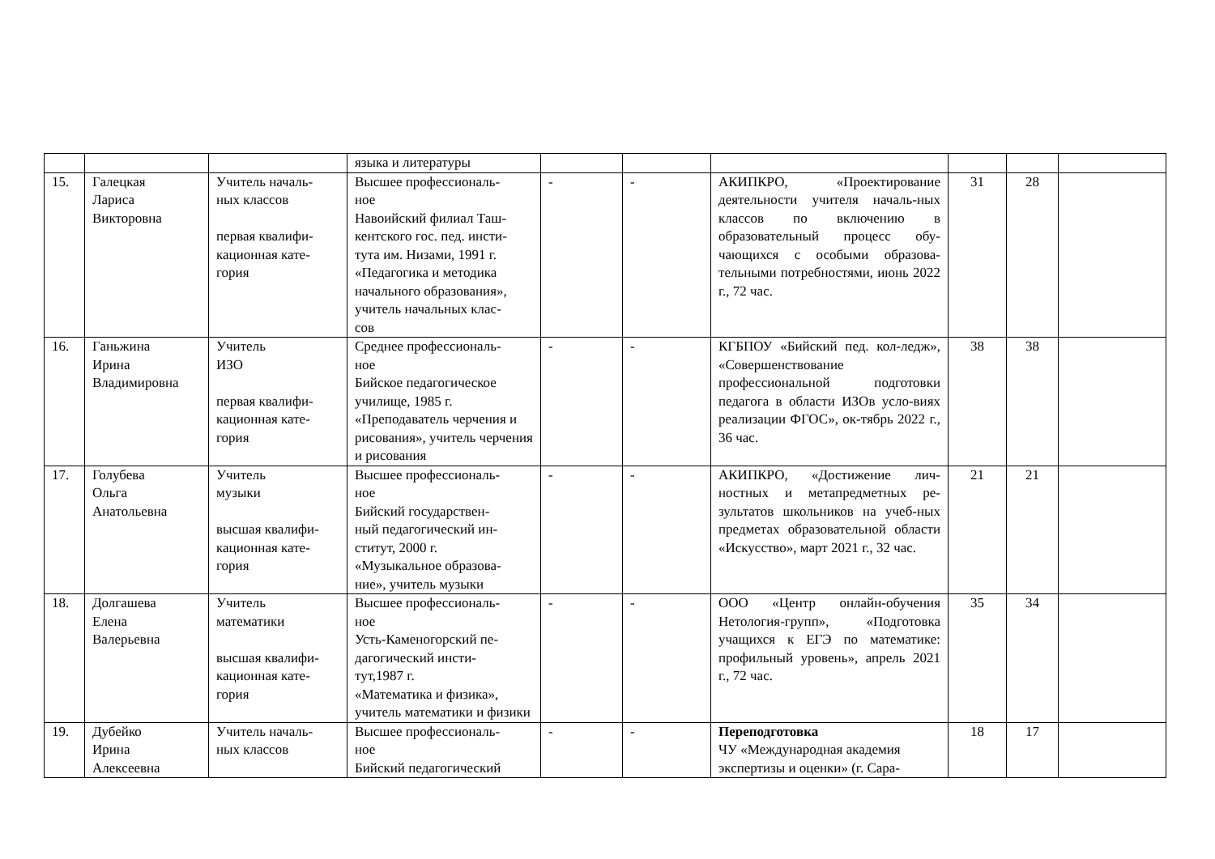| | | | языка и литературы | | | | | | |
| 15. | Галецкая Лариса Викторовна | Учитель началь- ных классов первая квалифи- кационная кате- гория | Высшее профессиональ- ное Навоийский филиал Таш- кентского гос. пед. инсти- тута им. Низами, 1991 г. «Педагогика и методика начального образования», учитель начальных клас- сов | - | - | АКИПКРО, «Проектирование деятельности учителя началь-ных классов по включению в образовательный процесс обу-чающихся с особыми образова-тельными потребностями, июнь 2022 г., 72 час. | 31 | 28 | |
| 16. | Ганьжина Ирина Владимировна | Учитель ИЗО первая квалифи- кационная кате- гория | Среднее профессиональ- ное Бийское педагогическое училище, 1985 г. «Преподаватель черчения и рисования», учитель черчения и рисования | - | - | КГБПОУ «Бийский пед. кол-ледж», «Совершенствование профессиональной подготовки педагога в области ИЗОв усло-виях реализации ФГОС», ок-тябрь 2022 г., 36 час. | 38 | 38 | |
| 17. | Голубева Ольга Анатольевна | Учитель музыки высшая квалифи- кационная кате- гория | Высшее профессиональ- ное Бийский государствен- ный педагогический ин- ститут, 2000 г. «Музыкальное образова- ние», учитель музыки | - | - | АКИПКРО, «Достижение лич-ностных и метапредметных ре-зультатов школьников на учеб-ных предметах образовательной области «Искусство», март 2021 г., 32 час. | 21 | 21 | |
| 18. | Долгашева Елена Валерьевна | Учитель математики высшая квалифи- кационная кате- гория | Высшее профессиональ- ное Усть-Каменогорский пе- дагогический инсти- тут,1987 г. «Математика и физика», учитель математики и физики | - | - | ООО «Центр онлайн-обучения Нетология-групп», «Подготовка учащихся к ЕГЭ по математике: профильный уровень», апрель 2021 г., 72 час. | 35 | 34 | |
| 19. | Дубейко Ирина Алексеевна | Учитель началь- ных классов | Высшее профессиональ- ное Бийский педагогический | - | - | Переподготовка ЧУ «Международная академия экспертизы и оценки» (г. Сара- | 18 | 17 | |